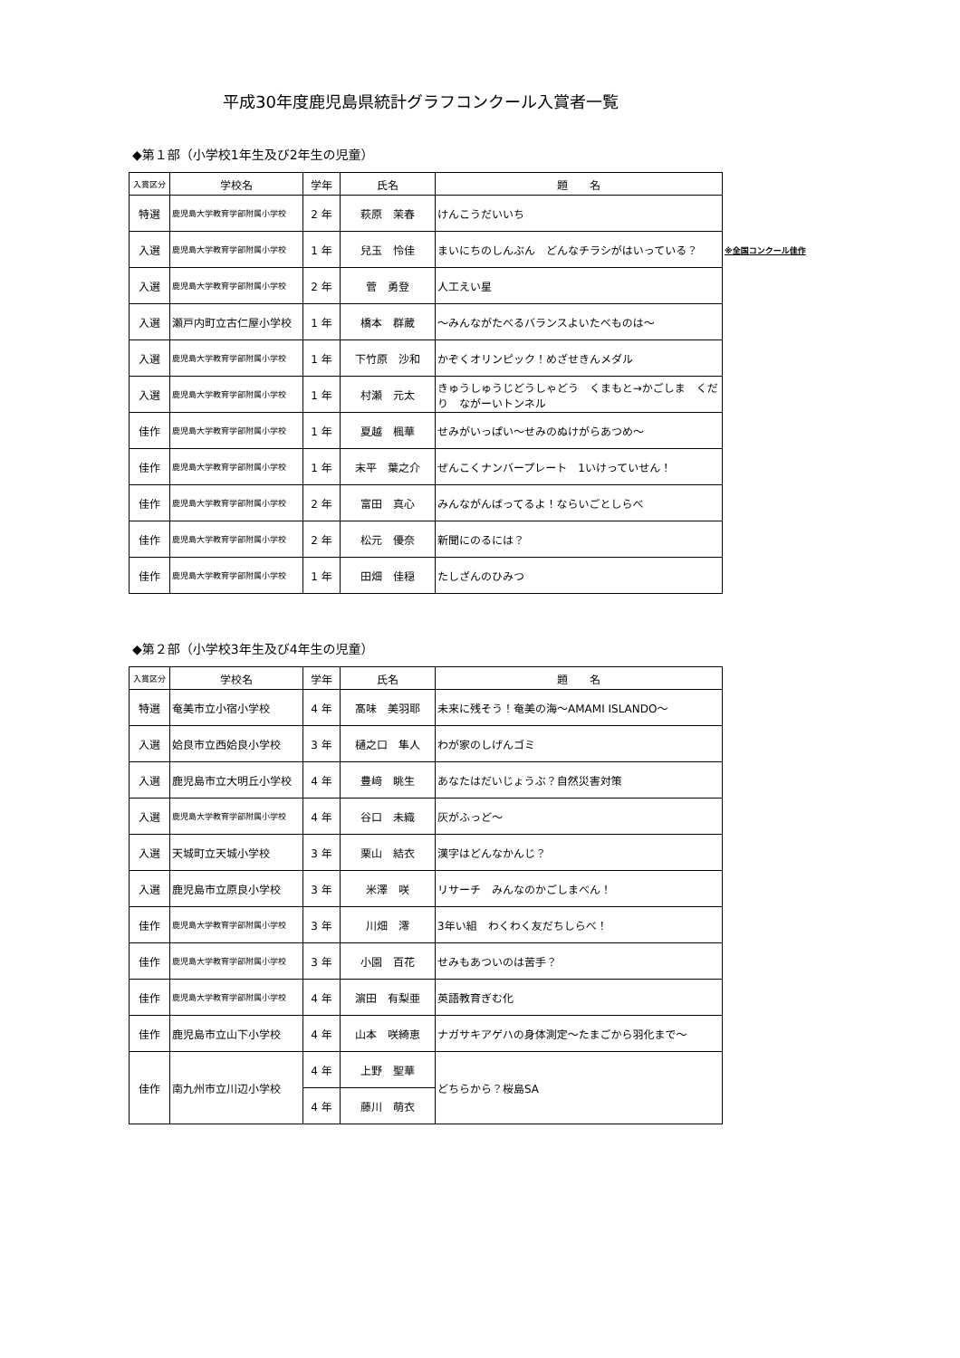平成30年度鹿児島県統計グラフコンクール入賞者一覧
◆第１部（小学校1年生及び2年生の児童）
| 入賞区分 | 学校名 | 学年 | 氏名 | 題 名 |
| --- | --- | --- | --- | --- |
| 特選 | 鹿児島大学教育学部附属小学校 | 2 年 | 萩原 茉春 | けんこうだいいち |
| 入選 | 鹿児島大学教育学部附属小学校 | 1 年 | 兒玉 怜佳 | まいにちのしんぶん どんなチラシがはいっている？ |
| 入選 | 鹿児島大学教育学部附属小学校 | 2 年 | 菅 勇登 | 人工えい星 |
| 入選 | 瀬戸内町立古仁屋小学校 | 1 年 | 橋本 群蔵 | ～みんながたべるバランスよいたべものは～ |
| 入選 | 鹿児島大学教育学部附属小学校 | 1 年 | 下竹原 沙和 | かぞくオリンピック！めざせきんメダル |
| 入選 | 鹿児島大学教育学部附属小学校 | 1 年 | 村瀬 元太 | きゅうしゅうじどうしゃどう くまもと→かごしま くだり ながーいトンネル |
| 佳作 | 鹿児島大学教育学部附属小学校 | 1 年 | 夏越 楓華 | せみがいっぱい～せみのぬけがらあつめ～ |
| 佳作 | 鹿児島大学教育学部附属小学校 | 1 年 | 末平 葉之介 | ぜんこくナンバープレート 1いけっていせん！ |
| 佳作 | 鹿児島大学教育学部附属小学校 | 2 年 | 富田 真心 | みんながんばってるよ！ならいごとしらべ |
| 佳作 | 鹿児島大学教育学部附属小学校 | 2 年 | 松元 優奈 | 新聞にのるには？ |
| 佳作 | 鹿児島大学教育学部附属小学校 | 1 年 | 田畑 佳穏 | たしざんのひみつ |
※全国コンクール佳作
◆第２部（小学校3年生及び4年生の児童）
| 入賞区分 | 学校名 | 学年 | 氏名 | 題 名 |
| --- | --- | --- | --- | --- |
| 特選 | 奄美市立小宿小学校 | 4 年 | 髙味 美羽耶 | 未来に残そう！奄美の海～AMAMI ISLANDO～ |
| 入選 | 姶良市立西姶良小学校 | 3 年 | 樋之口 隼人 | わが家のしげんゴミ |
| 入選 | 鹿児島市立大明丘小学校 | 4 年 | 豊﨑 眺生 | あなたはだいじょうぶ？自然災害対策 |
| 入選 | 鹿児島大学教育学部附属小学校 | 4 年 | 谷口 未織 | 灰がふっど～ |
| 入選 | 天城町立天城小学校 | 3 年 | 栗山 結衣 | 漢字はどんなかんじ？ |
| 入選 | 鹿児島市立原良小学校 | 3 年 | 米澤 咲 | リサーチ みんなのかごしまべん！ |
| 佳作 | 鹿児島大学教育学部附属小学校 | 3 年 | 川畑 澪 | 3年い組 わくわく友だちしらべ！ |
| 佳作 | 鹿児島大学教育学部附属小学校 | 3 年 | 小園 百花 | せみもあついのは苦手？ |
| 佳作 | 鹿児島大学教育学部附属小学校 | 4 年 | 濵田 有梨亜 | 英語教育ぎむ化 |
| 佳作 | 鹿児島市立山下小学校 | 4 年 | 山本 咲綺恵 | ナガサキアゲハの身体測定～たまごから羽化まで～ |
| 佳作 | 南九州市立川辺小学校 | 4 年 | 上野 聖華 | どちらから？桜島SA |
| | | 4 年 | 藤川 萌衣 | |